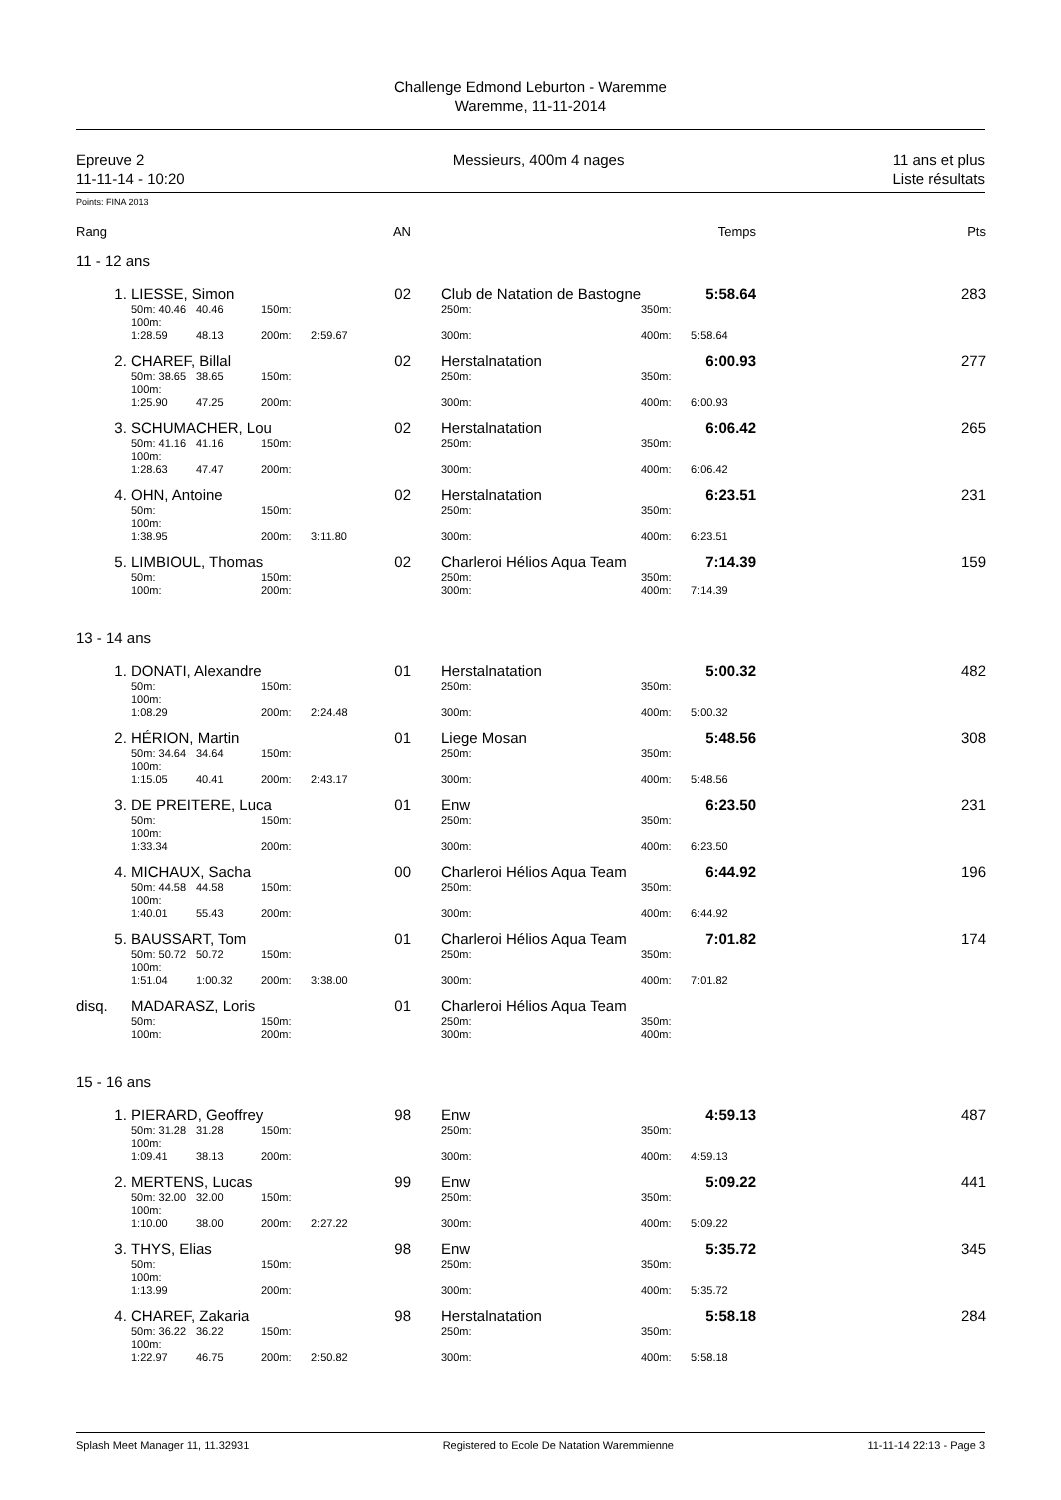Challenge Edmond Leburton - Waremme
Waremme, 11-11-2014
Epreuve 2
11-11-14 - 10:20
Messieurs, 400m 4 nages 11 ans et plus
Liste résultats
Points: FINA 2013
| Rang | | | | | AN | | | | Temps | Pts |
| 11 - 12 ans | | | | | | | | | | |
| 1. | LIESSE, Simon | | | | 02 | | Club de Natation de Bastogne | | 5:58.64 | 283 |
| | 50m: 40.46 | 40.46 | 150m: | | | | 250m: | 350m: | | |
| | 100m: 1:28.59 | 48.13 | 200m: | 2:59.67 | | | 300m: | 400m: | 5:58.64 | |
| 2. | CHAREF, Billal | | | | 02 | | Herstalnatation | | 6:00.93 | 277 |
| | 50m: 38.65 | 38.65 | 150m: | | | | 250m: | 350m: | | |
| | 100m: 1:25.90 | 47.25 | 200m: | | | | 300m: | 400m: | 6:00.93 | |
| 3. | SCHUMACHER, Lou | | | | 02 | | Herstalnatation | | 6:06.42 | 265 |
| | 50m: 41.16 | 41.16 | 150m: | | | | 250m: | 350m: | | |
| | 100m: 1:28.63 | 47.47 | 200m: | | | | 300m: | 400m: | 6:06.42 | |
| 4. | OHN, Antoine | | | | 02 | | Herstalnatation | | 6:23.51 | 231 |
| | 50m: | | 150m: | | | | 250m: | 350m: | | |
| | 100m: 1:38.95 | | 200m: | 3:11.80 | | | 300m: | 400m: | 6:23.51 | |
| 5. | LIMBIOUL, Thomas | | | | 02 | | Charleroi Hélios Aqua Team | | 7:14.39 | 159 |
| | 50m: | | 150m: | | | | 250m: | 350m: | | |
| | 100m: | | 200m: | | | | 300m: | 400m: | 7:14.39 | |
| 13 - 14 ans | | | | | | | | | | |
| 1. | DONATI, Alexandre | | | | 01 | | Herstalnatation | | 5:00.32 | 482 |
| | 50m: | | 150m: | | | | 250m: | 350m: | | |
| | 100m: 1:08.29 | | 200m: | 2:24.48 | | | 300m: | 400m: | 5:00.32 | |
| 2. | HÉRION, Martin | | | | 01 | | Liege Mosan | | 5:48.56 | 308 |
| | 50m: 34.64 | 34.64 | 150m: | | | | 250m: | 350m: | | |
| | 100m: 1:15.05 | 40.41 | 200m: | 2:43.17 | | | 300m: | 400m: | 5:48.56 | |
| 3. | DE PREITERE, Luca | | | | 01 | | Enw | | 6:23.50 | 231 |
| | 50m: | | 150m: | | | | 250m: | 350m: | | |
| | 100m: 1:33.34 | | 200m: | | | | 300m: | 400m: | 6:23.50 | |
| 4. | MICHAUX, Sacha | | | | 00 | | Charleroi Hélios Aqua Team | | 6:44.92 | 196 |
| | 50m: 44.58 | 44.58 | 150m: | | | | 250m: | 350m: | | |
| | 100m: 1:40.01 | 55.43 | 200m: | | | | 300m: | 400m: | 6:44.92 | |
| 5. | BAUSSART, Tom | | | | 01 | | Charleroi Hélios Aqua Team | | 7:01.82 | 174 |
| | 50m: 50.72 | 50.72 | 150m: | | | | 250m: | 350m: | | |
| | 100m: 1:51.04 | 1:00.32 | 200m: | 3:38.00 | | | 300m: | 400m: | 7:01.82 | |
| disq. | MADARASZ, Loris | | | | 01 | | Charleroi Hélios Aqua Team | | | |
| | 50m: | | 150m: | | | | 250m: | 350m: | | |
| | 100m: | | 200m: | | | | 300m: | 400m: | | |
| 15 - 16 ans | | | | | | | | | | |
| 1. | PIERARD, Geoffrey | | | | 98 | | Enw | | 4:59.13 | 487 |
| | 50m: 31.28 | 31.28 | 150m: | | | | 250m: | 350m: | | |
| | 100m: 1:09.41 | 38.13 | 200m: | | | | 300m: | 400m: | 4:59.13 | |
| 2. | MERTENS, Lucas | | | | 99 | | Enw | | 5:09.22 | 441 |
| | 50m: 32.00 | 32.00 | 150m: | | | | 250m: | 350m: | | |
| | 100m: 1:10.00 | 38.00 | 200m: | 2:27.22 | | | 300m: | 400m: | 5:09.22 | |
| 3. | THYS, Elias | | | | 98 | | Enw | | 5:35.72 | 345 |
| | 50m: | | 150m: | | | | 250m: | 350m: | | |
| | 100m: 1:13.99 | | 200m: | | | | 300m: | 400m: | 5:35.72 | |
| 4. | CHAREF, Zakaria | | | | 98 | | Herstalnatation | | 5:58.18 | 284 |
| | 50m: 36.22 | 36.22 | 150m: | | | | 250m: | 350m: | | |
| | 100m: 1:22.97 | 46.75 | 200m: | 2:50.82 | | | 300m: | 400m: | 5:58.18 | |
Splash Meet Manager 11, 11.32931 Registered to Ecole De Natation Waremmienne 11-11-14 22:13 - Page 3